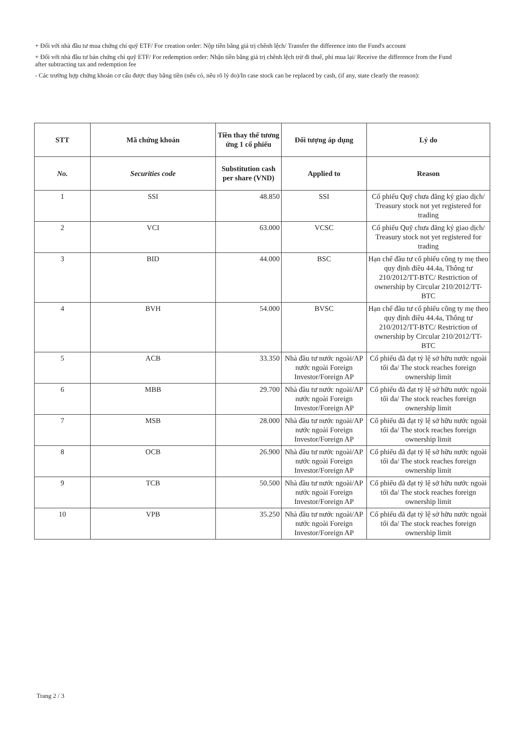+ Đối với nhà đầu tư mua chứng chỉ quỹ ETF/ For creation order: Nộp tiền bằng giá trị chênh lệch/ Transfer the difference into the Fund's account
+ Đối với nhà đầu tư bán chứng chỉ quỹ ETF/ For redemption order: Nhận tiền bằng giá trị chênh lệch trừ đi thuế, phí mua lại/ Receive the difference from the Fund after subtracting tax and redemption fee
- Các trường hợp chứng khoán cơ cấu được thay bằng tiền (nếu có, nêu rõ lý do)/In case stock can be replaced by cash, (if any, state clearly the reason):
| STT | Mã chứng khoán | Tiền thay thế tương ứng 1 cổ phiếu | Đối tượng áp dụng | Lý do |
| --- | --- | --- | --- | --- |
| No. | Securities code | Substitution cash per share (VND) | Applied to | Reason |
| 1 | SSI | 48.850 | SSI | Cổ phiếu Quỹ chưa đăng ký giao dịch/ Treasury stock not yet registered for trading |
| 2 | VCI | 63.000 | VCSC | Cổ phiếu Quỹ chưa đăng ký giao dịch/ Treasury stock not yet registered for trading |
| 3 | BID | 44.000 | BSC | Hạn chế đầu tư cổ phiếu công ty mẹ theo quy định điều 44.4a, Thông tư 210/2012/TT-BTC/ Restriction of ownership by Circular 210/2012/TT-BTC |
| 4 | BVH | 54.000 | BVSC | Hạn chế đầu tư cổ phiếu công ty mẹ theo quy định điều 44.4a, Thông tư 210/2012/TT-BTC/ Restriction of ownership by Circular 210/2012/TT-BTC |
| 5 | ACB | 33.350 | Nhà đầu tư nước ngoài/AP nước ngoài Foreign Investor/Foreign AP | Cổ phiếu đã đạt tỷ lệ sở hữu nước ngoài tối đa/ The stock reaches foreign ownership limit |
| 6 | MBB | 29.700 | Nhà đầu tư nước ngoài/AP nước ngoài Foreign Investor/Foreign AP | Cổ phiếu đã đạt tỷ lệ sở hữu nước ngoài tối đa/ The stock reaches foreign ownership limit |
| 7 | MSB | 28.000 | Nhà đầu tư nước ngoài/AP nước ngoài Foreign Investor/Foreign AP | Cổ phiếu đã đạt tỷ lệ sở hữu nước ngoài tối đa/ The stock reaches foreign ownership limit |
| 8 | OCB | 26.900 | Nhà đầu tư nước ngoài/AP nước ngoài Foreign Investor/Foreign AP | Cổ phiếu đã đạt tỷ lệ sở hữu nước ngoài tối đa/ The stock reaches foreign ownership limit |
| 9 | TCB | 50.500 | Nhà đầu tư nước ngoài/AP nước ngoài Foreign Investor/Foreign AP | Cổ phiếu đã đạt tỷ lệ sở hữu nước ngoài tối đa/ The stock reaches foreign ownership limit |
| 10 | VPB | 35.250 | Nhà đầu tư nước ngoài/AP nước ngoài Foreign Investor/Foreign AP | Cổ phiếu đã đạt tỷ lệ sở hữu nước ngoài tối đa/ The stock reaches foreign ownership limit |
Trang 2 / 3